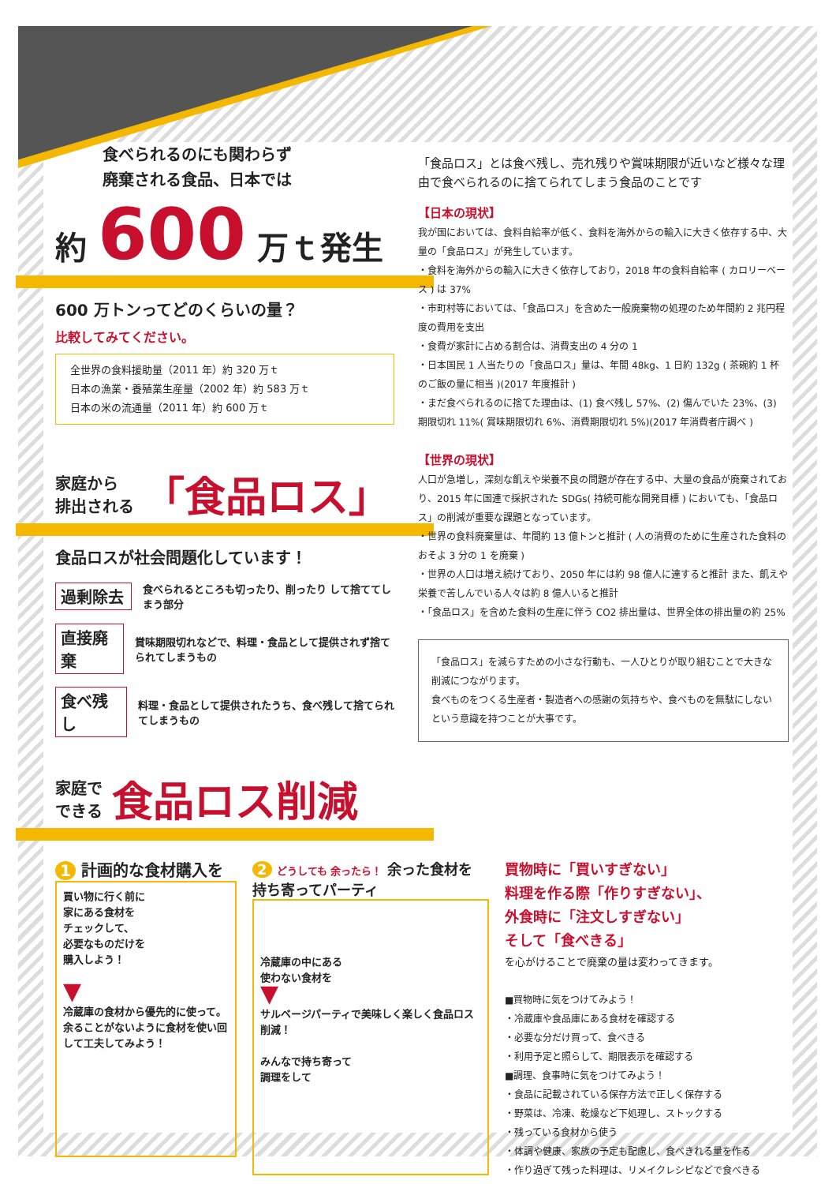食べられるのにも関わらず
廃棄される食品、日本では
約 600 万ｔ発生
600 万トンってどのくらいの量？
比較してみてください。
全世界の食料援助量（2011 年）約 320 万ｔ
日本の漁業・養殖業生産量（2002 年）約 583 万ｔ
日本の米の流通量（2011 年）約 600 万ｔ
家庭から
排出される 「食品ロス」
食品ロスが社会問題化しています！
過剰除去 食べられるところも切ったり、削ったり して捨ててしまう部分
直接廃棄 賞味期限切れなどで、料理・食品として提供されず捨てられてしまうもの
食べ残し 料理・食品として提供されたうち、食べ残して捨てられてしまうもの
家庭で
できる 食品ロス削減
「食品ロス」とは食べ残し、売れ残りや賞味期限が近いなど様々な理由で食べられるのに捨てられてしまう食品のことです
【日本の現状】
我が国においては、食料自給率が低く、食料を海外からの輸入に大きく依存する中、大量の「食品ロス」が発生しています。
・食料を海外からの輸入に大きく依存しており，2018 年の食料自給率 ( カロリーベース ) は 37%
・市町村等においては、「食品ロス」を含めた一般廃棄物の処理のため年間約 2 兆円程度の費用を支出
・食費が家計に占める割合は、消費支出の 4 分の 1
・日本国民 1 人当たりの「食品ロス」量は、年間 48kg、1 日約 132g ( 茶碗約 1 杯のご飯の量に相当 )(2017 年度推計 )
・まだ食べられるのに捨てた理由は、(1) 食べ残し 57%、(2) 傷んでいた 23%、(3) 期限切れ 11%( 賞味期限切れ 6%、消費期限切れ 5%)(2017 年消費者庁調べ )
【世界の現状】
人口が急増し，深刻な飢えや栄養不良の問題が存在する中、大量の食品が廃棄されており、2015 年に国連で採択された SDGs( 持続可能な開発目標 ) においても、「食品ロス」の削減が重要な課題となっています。
・世界の食料廃棄量は、年間約 13 億トンと推計 ( 人の消費のために生産された食料のおそよ 3 分の 1 を廃棄 )
・世界の人口は増え続けており、2050 年には約 98 億人に達すると推計 また、飢えや栄養で苦しんでいる人々は約 8 億人いると推計
・「食品ロス」を含めた食料の生産に伴う CO2 排出量は、世界全体の排出量の約 25%
「食品ロス」を減らすための小さな行動も、一人ひとりが取り組むことで大きな削減につながります。
食べものをつくる生産者・製造者への感謝の気持ちや、食べものを無駄にしないという意識を持つことが大事です。
1 計画的な食材購入を
買い物に行く前に
家にある食材を
チェックして、
必要なものだけを
購入しよう！
▼
冷蔵庫の食材から優先的に使って。余ることがないように食材を使い回して工夫してみよう！
2 どうしても 余ったら！ 余った食材を 持ち寄ってパーティ
冷蔵庫の中にある
使わない食材を
▼
サルベージパーティで美味しく楽しく食品ロス削減！
みんなで持ち寄って
調理をして
買物時に「買いすぎない」
料理を作る際「作りすぎない」、
外食時に「注文しすぎない」
そして「食べきる」
を心がけることで廃棄の量は変わってきます。
■買物時に気をつけてみよう！
・冷蔵庫や食品庫にある食材を確認する
・必要な分だけ買って、食べきる
・利用予定と照らして、期限表示を確認する
■調理、食事時に気をつけてみよう！
・食品に記載されている保存方法で正しく保存する
・野菜は、冷凍、乾燥など下処理し、ストックする
・残っている食材から使う
・体調や健康、家族の予定も配慮し、食べきれる量を作る
・作り過ぎて残った料理は、リメイクレシピなどで食べきる